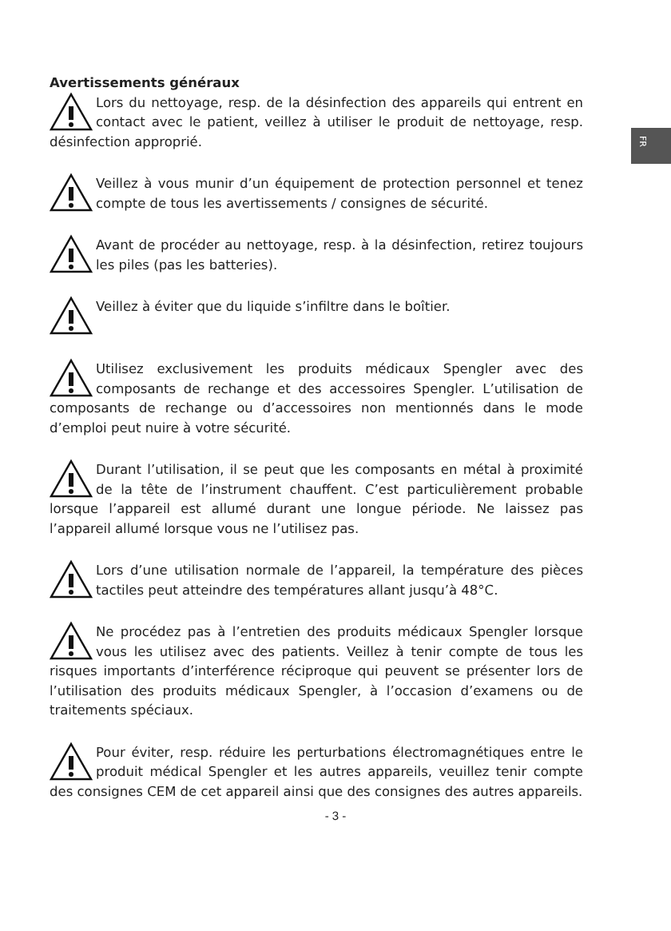FR
Avertissements généraux
Lors du nettoyage, resp. de la désinfection des appareils qui entrent en contact avec le patient, veillez à utiliser le produit de nettoyage, resp. désinfection approprié.
Veillez à vous munir d’un équipement de protection personnel et tenez compte de tous les avertissements / consignes de sécurité.
Avant de procéder au nettoyage, resp. à la désinfection, retirez toujours les piles (pas les batteries).
Veillez à éviter que du liquide s’infiltre dans le boîtier.
Utilisez exclusivement les produits médicaux Spengler avec des composants de rechange et des accessoires Spengler. L’utilisation de composants de rechange ou d’accessoires non mentionnés dans le mode d’emploi peut nuire à votre sécurité.
Durant l’utilisation, il se peut que les composants en métal à proximité de la tête de l’instrument chauffent. C’est particulièrement probable lorsque l’appareil est allumé durant une longue période. Ne laissez pas l’appareil allumé lorsque vous ne l’utilisez pas.
Lors d’une utilisation normale de l’appareil, la température des pièces tactiles peut atteindre des températures allant jusqu’à 48°C.
Ne procédez pas à l’entretien des produits médicaux Spengler lorsque vous les utilisez avec des patients. Veillez à tenir compte de tous les risques importants d’interférence réciproque qui peuvent se présenter lors de l’utilisation des produits médicaux Spengler, à l’occasion d’examens ou de traitements spéciaux.
Pour éviter, resp. réduire les perturbations électromagnétiques entre le produit médical Spengler et les autres appareils, veuillez tenir compte des consignes CEM de cet appareil ainsi que des consignes des autres appareils.
- 3 -